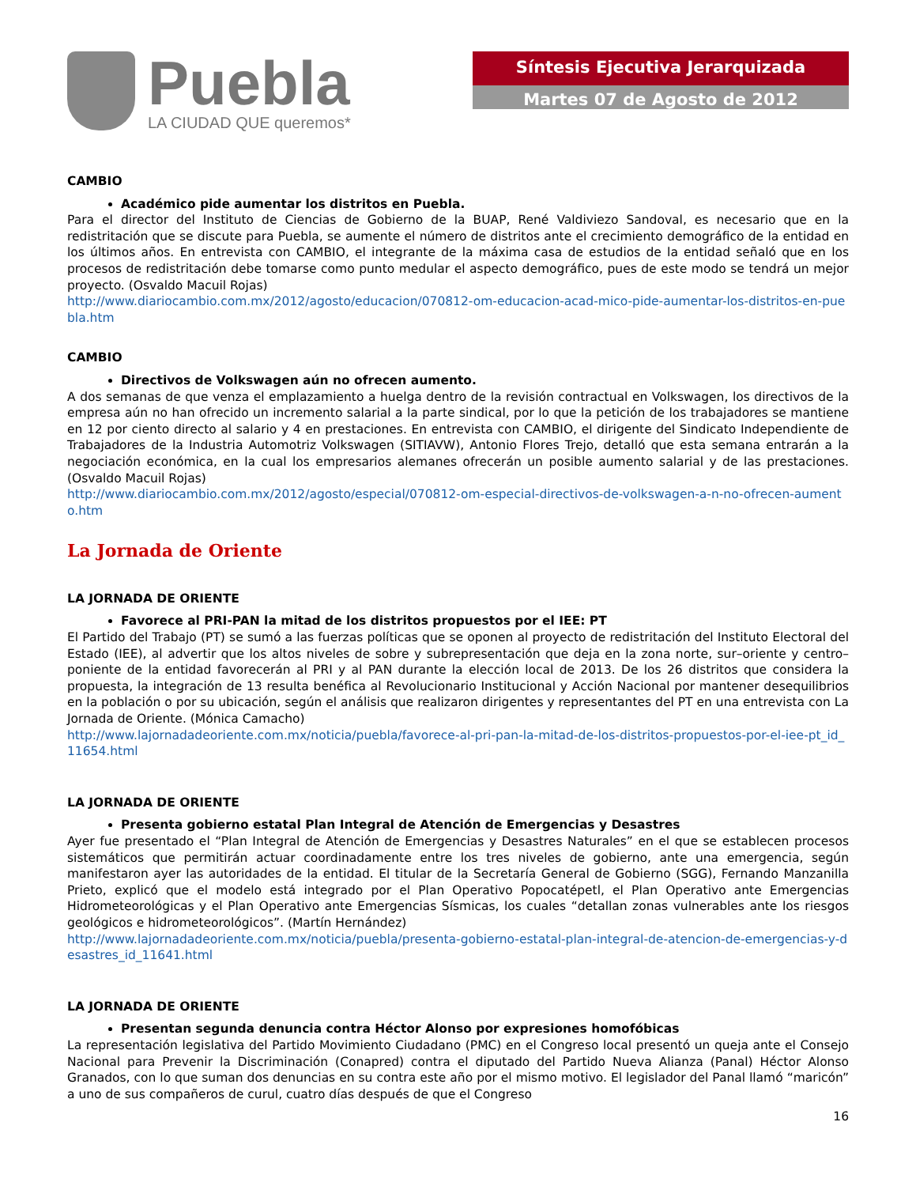Puebla
LA CIUDAD QUE queremos*
Síntesis Ejecutiva Jerarquizada
Martes 07 de Agosto de 2012
CAMBIO
Académico pide aumentar los distritos en Puebla.
Para el director del Instituto de Ciencias de Gobierno de la BUAP, René Valdiviezo Sandoval, es necesario que en la redistritación que se discute para Puebla, se aumente el número de distritos ante el crecimiento demográfico de la entidad en los últimos años. En entrevista con CAMBIO, el integrante de la máxima casa de estudios de la entidad señaló que en los procesos de redistritación debe tomarse como punto medular el aspecto demográfico, pues de este modo se tendrá un mejor proyecto. (Osvaldo Macuil Rojas)
http://www.diariocambio.com.mx/2012/agosto/educacion/070812-om-educacion-acad-mico-pide-aumentar-los-distritos-en-puebla.htm
CAMBIO
Directivos de Volkswagen aún no ofrecen aumento.
A dos semanas de que venza el emplazamiento a huelga dentro de la revisión contractual en Volkswagen, los directivos de la empresa aún no han ofrecido un incremento salarial a la parte sindical, por lo que la petición de los trabajadores se mantiene en 12 por ciento directo al salario y 4 en prestaciones. En entrevista con CAMBIO, el dirigente del Sindicato Independiente de Trabajadores de la Industria Automotriz Volkswagen (SITIAVW), Antonio Flores Trejo, detalló que esta semana entrarán a la negociación económica, en la cual los empresarios alemanes ofrecerán un posible aumento salarial y de las prestaciones. (Osvaldo Macuil Rojas)
http://www.diariocambio.com.mx/2012/agosto/especial/070812-om-especial-directivos-de-volkswagen-a-n-no-ofrecen-aumento.htm
La Jornada de Oriente
LA JORNADA DE ORIENTE
Favorece al PRI-PAN la mitad de los distritos propuestos por el IEE: PT
El Partido del Trabajo (PT) se sumó a las fuerzas políticas que se oponen al proyecto de redistritación del Instituto Electoral del Estado (IEE), al advertir que los altos niveles de sobre y subrepresentación que deja en la zona norte, sur–oriente y centro–poniente de la entidad favorecerán al PRI y al PAN durante la elección local de 2013. De los 26 distritos que considera la propuesta, la integración de 13 resulta benéfica al Revolucionario Institucional y Acción Nacional por mantener desequilibrios en la población o por su ubicación, según el análisis que realizaron dirigentes y representantes del PT en una entrevista con La Jornada de Oriente. (Mónica Camacho)
http://www.lajornadadeoriente.com.mx/noticia/puebla/favorece-al-pri-pan-la-mitad-de-los-distritos-propuestos-por-el-iee-pt_id_11654.html
LA JORNADA DE ORIENTE
Presenta gobierno estatal Plan Integral de Atención de Emergencias y Desastres
Ayer fue presentado el “Plan Integral de Atención de Emergencias y Desastres Naturales” en el que se establecen procesos sistemáticos que permitirán actuar coordinadamente entre los tres niveles de gobierno, ante una emergencia, según manifestaron ayer las autoridades de la entidad. El titular de la Secretaría General de Gobierno (SGG), Fernando Manzanilla Prieto, explicó que el modelo está integrado por el Plan Operativo Popocatépetl, el Plan Operativo ante Emergencias Hidrometeorológicas y el Plan Operativo ante Emergencias Sísmicas, los cuales “detallan zonas vulnerables ante los riesgos geológicos e hidrometeorológicos”. (Martín Hernández)
http://www.lajornadadeoriente.com.mx/noticia/puebla/presenta-gobierno-estatal-plan-integral-de-atencion-de-emergencias-y-desastres_id_11641.html
LA JORNADA DE ORIENTE
Presentan segunda denuncia contra Héctor Alonso por expresiones homofóbicas
La representación legislativa del Partido Movimiento Ciudadano (PMC) en el Congreso local presentó un queja ante el Consejo Nacional para Prevenir la Discriminación (Conapred) contra el diputado del Partido Nueva Alianza (Panal) Héctor Alonso Granados, con lo que suman dos denuncias en su contra este año por el mismo motivo. El legislador del Panal llamó “maricón” a uno de sus compañeros de curul, cuatro días después de que el Congreso
16